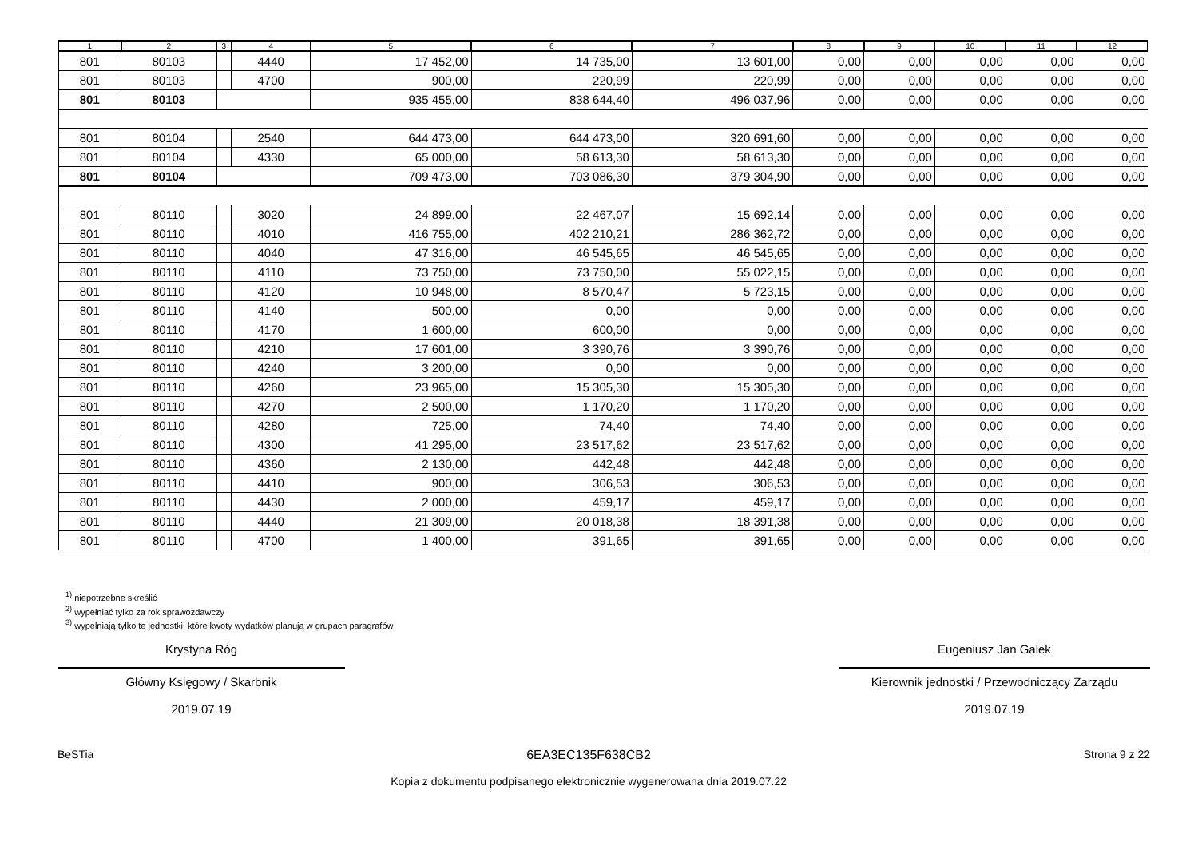| 1 | 2 | 3 | 4 | 5 | 6 | 7 | 8 | 9 | 10 | 11 | 12 |
| --- | --- | --- | --- | --- | --- | --- | --- | --- | --- | --- | --- |
| 801 | 80103 | | 4440 | 17 452,00 | 14 735,00 | 13 601,00 | 0,00 | 0,00 | 0,00 | 0,00 | 0,00 |
| 801 | 80103 | | 4700 | 900,00 | 220,99 | 220,99 | 0,00 | 0,00 | 0,00 | 0,00 | 0,00 |
| 801 | 80103 | | | 935 455,00 | 838 644,40 | 496 037,96 | 0,00 | 0,00 | 0,00 | 0,00 | 0,00 |
| 801 | 80104 | | 2540 | 644 473,00 | 644 473,00 | 320 691,60 | 0,00 | 0,00 | 0,00 | 0,00 | 0,00 |
| 801 | 80104 | | 4330 | 65 000,00 | 58 613,30 | 58 613,30 | 0,00 | 0,00 | 0,00 | 0,00 | 0,00 |
| 801 | 80104 | | | 709 473,00 | 703 086,30 | 379 304,90 | 0,00 | 0,00 | 0,00 | 0,00 | 0,00 |
| 801 | 80110 | | 3020 | 24 899,00 | 22 467,07 | 15 692,14 | 0,00 | 0,00 | 0,00 | 0,00 | 0,00 |
| 801 | 80110 | | 4010 | 416 755,00 | 402 210,21 | 286 362,72 | 0,00 | 0,00 | 0,00 | 0,00 | 0,00 |
| 801 | 80110 | | 4040 | 47 316,00 | 46 545,65 | 46 545,65 | 0,00 | 0,00 | 0,00 | 0,00 | 0,00 |
| 801 | 80110 | | 4110 | 73 750,00 | 73 750,00 | 55 022,15 | 0,00 | 0,00 | 0,00 | 0,00 | 0,00 |
| 801 | 80110 | | 4120 | 10 948,00 | 8 570,47 | 5 723,15 | 0,00 | 0,00 | 0,00 | 0,00 | 0,00 |
| 801 | 80110 | | 4140 | 500,00 | 0,00 | 0,00 | 0,00 | 0,00 | 0,00 | 0,00 | 0,00 |
| 801 | 80110 | | 4170 | 1 600,00 | 600,00 | 0,00 | 0,00 | 0,00 | 0,00 | 0,00 | 0,00 |
| 801 | 80110 | | 4210 | 17 601,00 | 3 390,76 | 3 390,76 | 0,00 | 0,00 | 0,00 | 0,00 | 0,00 |
| 801 | 80110 | | 4240 | 3 200,00 | 0,00 | 0,00 | 0,00 | 0,00 | 0,00 | 0,00 | 0,00 |
| 801 | 80110 | | 4260 | 23 965,00 | 15 305,30 | 15 305,30 | 0,00 | 0,00 | 0,00 | 0,00 | 0,00 |
| 801 | 80110 | | 4270 | 2 500,00 | 1 170,20 | 1 170,20 | 0,00 | 0,00 | 0,00 | 0,00 | 0,00 |
| 801 | 80110 | | 4280 | 725,00 | 74,40 | 74,40 | 0,00 | 0,00 | 0,00 | 0,00 | 0,00 |
| 801 | 80110 | | 4300 | 41 295,00 | 23 517,62 | 23 517,62 | 0,00 | 0,00 | 0,00 | 0,00 | 0,00 |
| 801 | 80110 | | 4360 | 2 130,00 | 442,48 | 442,48 | 0,00 | 0,00 | 0,00 | 0,00 | 0,00 |
| 801 | 80110 | | 4410 | 900,00 | 306,53 | 306,53 | 0,00 | 0,00 | 0,00 | 0,00 | 0,00 |
| 801 | 80110 | | 4430 | 2 000,00 | 459,17 | 459,17 | 0,00 | 0,00 | 0,00 | 0,00 | 0,00 |
| 801 | 80110 | | 4440 | 21 309,00 | 20 018,38 | 18 391,38 | 0,00 | 0,00 | 0,00 | 0,00 | 0,00 |
| 801 | 80110 | | 4700 | 1 400,00 | 391,65 | 391,65 | 0,00 | 0,00 | 0,00 | 0,00 | 0,00 |
<sup>1)</sup> niepotrzebne skreślić
<sup>2)</sup> wypełniać tylko za rok sprawozdawczy
<sup>3)</sup> wypełniają tylko te jednostki, które kwoty wydatków planują w grupach paragrafów
Krystyna Róg
Główny Księgowy / Skarbnik
2019.07.19
Eugeniusz Jan Galek
Kierownik jednostki / Przewodniczący Zarządu
2019.07.19
BeSTia 6EA3EC135F638CB2
Kopia z dokumentu podpisanego elektronicznie wygenerowana dnia 2019.07.22
Strona 9 z 22